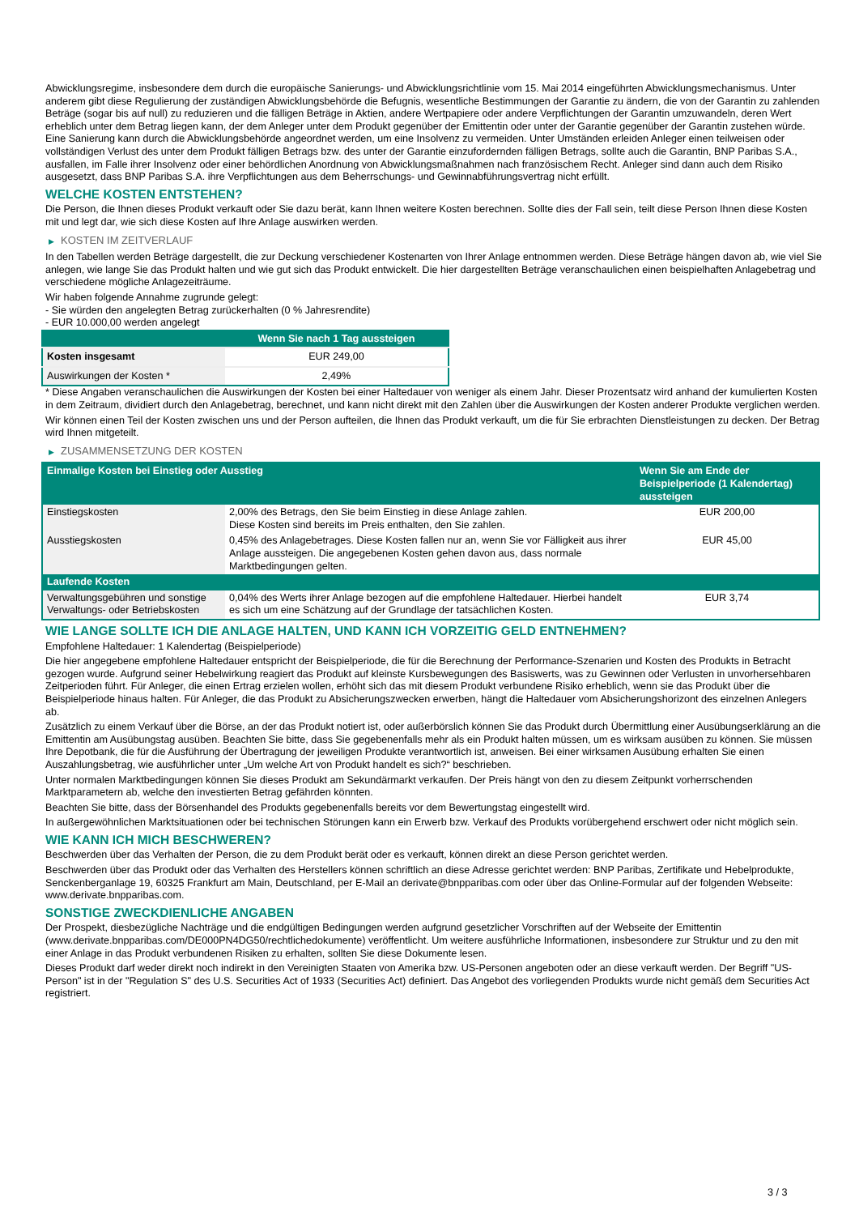Abwicklungsregime, insbesondere dem durch die europäische Sanierungs- und Abwicklungsrichtlinie vom 15. Mai 2014 eingeführten Abwicklungsmechanismus. Unter anderem gibt diese Regulierung der zuständigen Abwicklungsbehörde die Befugnis, wesentliche Bestimmungen der Garantie zu ändern, die von der Garantin zu zahlenden Beträge (sogar bis auf null) zu reduzieren und die fälligen Beträge in Aktien, andere Wertpapiere oder andere Verpflichtungen der Garantin umzuwandeln, deren Wert erheblich unter dem Betrag liegen kann, der dem Anleger unter dem Produkt gegenüber der Emittentin oder unter der Garantie gegenüber der Garantin zustehen würde. Eine Sanierung kann durch die Abwicklungsbehörde angeordnet werden, um eine Insolvenz zu vermeiden. Unter Umständen erleiden Anleger einen teilweisen oder vollständigen Verlust des unter dem Produkt fälligen Betrags bzw. des unter der Garantie einzufordernden fälligen Betrags, sollte auch die Garantin, BNP Paribas S.A., ausfallen, im Falle ihrer Insolvenz oder einer behördlichen Anordnung von Abwicklungsmaßnahmen nach französischem Recht. Anleger sind dann auch dem Risiko ausgesetzt, dass BNP Paribas S.A. ihre Verpflichtungen aus dem Beherrschungs- und Gewinnabführungsvertrag nicht erfüllt.
WELCHE KOSTEN ENTSTEHEN?
Die Person, die Ihnen dieses Produkt verkauft oder Sie dazu berät, kann Ihnen weitere Kosten berechnen. Sollte dies der Fall sein, teilt diese Person Ihnen diese Kosten mit und legt dar, wie sich diese Kosten auf Ihre Anlage auswirken werden.
▶ KOSTEN IM ZEITVERLAUF
In den Tabellen werden Beträge dargestellt, die zur Deckung verschiedener Kostenarten von Ihrer Anlage entnommen werden. Diese Beträge hängen davon ab, wie viel Sie anlegen, wie lange Sie das Produkt halten und wie gut sich das Produkt entwickelt. Die hier dargestellten Beträge veranschaulichen einen beispielhaften Anlagebetrag und verschiedene mögliche Anlagezeiträume.
Wir haben folgende Annahme zugrunde gelegt:
- Sie würden den angelegten Betrag zurückerhalten (0 % Jahresrendite)
- EUR 10.000,00 werden angelegt
| | Wenn Sie nach 1 Tag aussteigen |
| --- | --- |
| Kosten insgesamt | EUR 249,00 |
| Auswirkungen der Kosten * | 2,49% |
* Diese Angaben veranschaulichen die Auswirkungen der Kosten bei einer Haltedauer von weniger als einem Jahr. Dieser Prozentsatz wird anhand der kumulierten Kosten in dem Zeitraum, dividiert durch den Anlagebetrag, berechnet, und kann nicht direkt mit den Zahlen über die Auswirkungen der Kosten anderer Produkte verglichen werden.
Wir können einen Teil der Kosten zwischen uns und der Person aufteilen, die Ihnen das Produkt verkauft, um die für Sie erbrachten Dienstleistungen zu decken. Der Betrag wird Ihnen mitgeteilt.
▶ ZUSAMMENSETZUNG DER KOSTEN
| Einmalige Kosten bei Einstieg oder Ausstieg | | Wenn Sie am Ende der Beispielperiode (1 Kalendertag) aussteigen |
| --- | --- | --- |
| Einstiegskosten | 2,00% des Betrags, den Sie beim Einstieg in diese Anlage zahlen. Diese Kosten sind bereits im Preis enthalten, den Sie zahlen. | EUR 200,00 |
| Ausstiegskosten | 0,45% des Anlagebetrages. Diese Kosten fallen nur an, wenn Sie vor Fälligkeit aus ihrer Anlage aussteigen. Die angegebenen Kosten gehen davon aus, dass normale Marktbedingungen gelten. | EUR 45,00 |
| Laufende Kosten | | |
| Verwaltungsgebühren und sonstige Verwaltungs- oder Betriebskosten | 0,04% des Werts ihrer Anlage bezogen auf die empfohlene Haltedauer. Hierbei handelt es sich um eine Schätzung auf der Grundlage der tatsächlichen Kosten. | EUR 3,74 |
WIE LANGE SOLLTE ICH DIE ANLAGE HALTEN, UND KANN ICH VORZEITIG GELD ENTNEHMEN?
Empfohlene Haltedauer: 1 Kalendertag (Beispielperiode)
Die hier angegebene empfohlene Haltedauer entspricht der Beispielperiode, die für die Berechnung der Performance-Szenarien und Kosten des Produkts in Betracht gezogen wurde. Aufgrund seiner Hebelwirkung reagiert das Produkt auf kleinste Kursbewegungen des Basiswerts, was zu Gewinnen oder Verlusten in unvorhersehbaren Zeitperioden führt. Für Anleger, die einen Ertrag erzielen wollen, erhöht sich das mit diesem Produkt verbundene Risiko erheblich, wenn sie das Produkt über die Beispielperiode hinaus halten. Für Anleger, die das Produkt zu Absicherungszwecken erwerben, hängt die Haltedauer vom Absicherungshorizont des einzelnen Anlegers ab.
Zusätzlich zu einem Verkauf über die Börse, an der das Produkt notiert ist, oder außerbörslich können Sie das Produkt durch Übermittlung einer Ausübungserklärung an die Emittentin am Ausübungstag ausüben. Beachten Sie bitte, dass Sie gegebenenfalls mehr als ein Produkt halten müssen, um es wirksam ausüben zu können. Sie müssen Ihre Depotbank, die für die Ausführung der Übertragung der jeweiligen Produkte verantwortlich ist, anweisen. Bei einer wirksamen Ausübung erhalten Sie einen Auszahlungsbetrag, wie ausführlicher unter „Um welche Art von Produkt handelt es sich?“ beschrieben.
Unter normalen Marktbedingungen können Sie dieses Produkt am Sekundärmarkt verkaufen. Der Preis hängt von den zu diesem Zeitpunkt vorherrschenden Marktparametern ab, welche den investierten Betrag gefährden könnten.
Beachten Sie bitte, dass der Börsenhandel des Produkts gegebenenfalls bereits vor dem Bewertungstag eingestellt wird.
In außergewöhnlichen Marktsituationen oder bei technischen Störungen kann ein Erwerb bzw. Verkauf des Produkts vorübergehend erschwert oder nicht möglich sein.
WIE KANN ICH MICH BESCHWEREN?
Beschwerden über das Verhalten der Person, die zu dem Produkt berät oder es verkauft, können direkt an diese Person gerichtet werden.
Beschwerden über das Produkt oder das Verhalten des Herstellers können schriftlich an diese Adresse gerichtet werden: BNP Paribas, Zertifikate und Hebelprodukte, Senckenberganlage 19, 60325 Frankfurt am Main, Deutschland, per E-Mail an derivate@bnpparibas.com oder über das Online-Formular auf der folgenden Webseite: www.derivate.bnpparibas.com.
SONSTIGE ZWECKDIENLICHE ANGABEN
Der Prospekt, diesbezügliche Nachträge und die endgültigen Bedingungen werden aufgrund gesetzlicher Vorschriften auf der Webseite der Emittentin (www.derivate.bnpparibas.com/DE000PN4DG50/rechtlichedokumente) veröffentlicht. Um weitere ausführliche Informationen, insbesondere zur Struktur und zu den mit einer Anlage in das Produkt verbundenen Risiken zu erhalten, sollten Sie diese Dokumente lesen.
Dieses Produkt darf weder direkt noch indirekt in den Vereinigten Staaten von Amerika bzw. US-Personen angeboten oder an diese verkauft werden. Der Begriff "US-Person" ist in der "Regulation S" des U.S. Securities Act of 1933 (Securities Act) definiert. Das Angebot des vorliegenden Produkts wurde nicht gemäß dem Securities Act registriert.
3 / 3